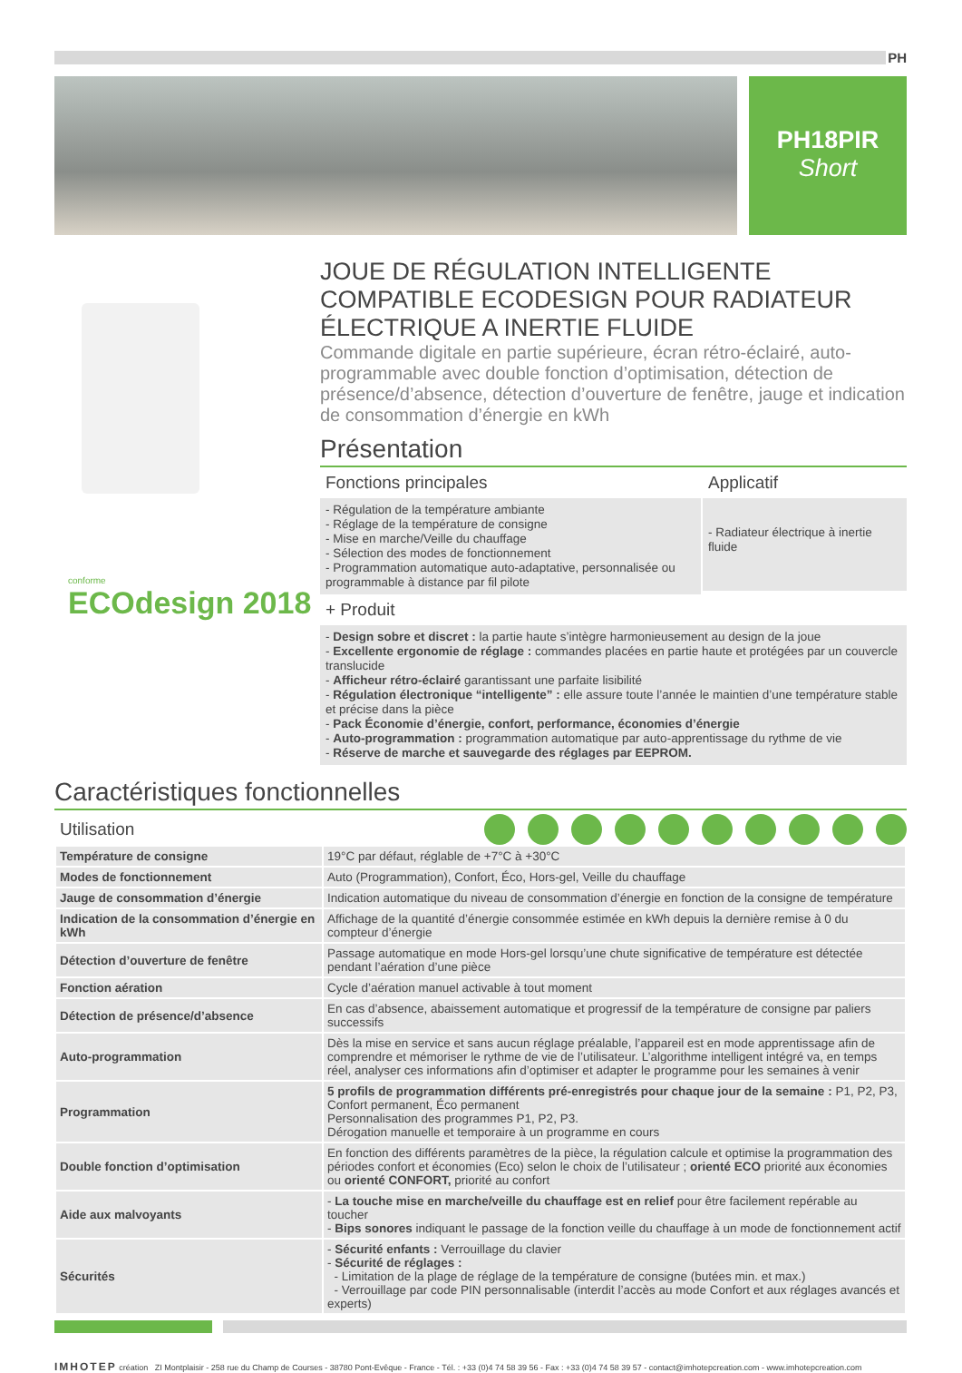PH
PH18PIR
Short
conforme
ECOdesign 2018
JOUE DE RÉGULATION INTELLIGENTE COMPATIBLE ECODESIGN POUR RADIATEUR ÉLECTRIQUE A INERTIE FLUIDE
Commande digitale en partie supérieure, écran rétro-éclairé, auto-programmable avec double fonction d’optimisation, détection de présence/d’absence, détection d’ouverture de fenêtre, jauge et indication de consommation d’énergie en kWh
Présentation
Fonctions principales
- Régulation de la température ambiante
- Réglage de la température de consigne
- Mise en marche/Veille du chauffage
- Sélection des modes de fonctionnement
- Programmation automatique auto-adaptative, personnalisée ou programmable à distance par fil pilote
Applicatif
- Radiateur électrique à inertie fluide
+ Produit
- Design sobre et discret : la partie haute s’intègre harmonieusement au design de la joue
- Excellente ergonomie de réglage : commandes placées en partie haute et protégées par un couvercle translucide
- Afficheur rétro-éclairé garantissant une parfaite lisibilité
- Régulation électronique “intelligente” : elle assure toute l’année le maintien d’une température stable et précise dans la pièce
- Pack Économie d’énergie, confort, performance, économies d’énergie
- Auto-programmation : programmation automatique par auto-apprentissage du rythme de vie
- Réserve de marche et sauvegarde des réglages par EEPROM.
Caractéristiques fonctionnelles
Utilisation
| Température de consigne | 19°C par défaut, réglable de +7°C à +30°C |
| Modes de fonctionnement | Auto (Programmation), Confort, Éco, Hors-gel, Veille du chauffage |
| Jauge de consommation d’énergie | Indication automatique du niveau de consommation d’énergie en fonction de la consigne de température |
| Indication de la consommation d’énergie en kWh | Affichage de la quantité d’énergie consommée estimée en kWh depuis la dernière remise à 0 du compteur d’énergie |
| Détection d’ouverture de fenêtre | Passage automatique en mode Hors-gel lorsqu’une chute significative de température est détectée pendant l’aération d’une pièce |
| Fonction aération | Cycle d’aération manuel activable à tout moment |
| Détection de présence/d’absence | En cas d’absence, abaissement automatique et progressif de la température de consigne par paliers successifs |
| Auto-programmation | Dès la mise en service et sans aucun réglage préalable, l’appareil est en mode apprentissage afin de comprendre et mémoriser le rythme de vie de l’utilisateur. L’algorithme intelligent intégré va, en temps réel, analyser ces informations afin d’optimiser et adapter le programme pour les semaines à venir |
| Programmation | 5 profils de programmation différents pré-enregistrés pour chaque jour de la semaine : P1, P2, P3, Confort permanent, Éco permanent Personnalisation des programmes P1, P2, P3. Dérogation manuelle et temporaire à un programme en cours |
| Double fonction d’optimisation | En fonction des différents paramètres de la pièce, la régulation calcule et optimise la programmation des périodes confort et économies (Eco) selon le choix de l’utilisateur ; orienté ECO priorité aux économies ou orienté CONFORT, priorité au confort |
| Aide aux malvoyants | - La touche mise en marche/veille du chauffage est en relief pour être facilement repérable au toucher - Bips sonores indiquant le passage de la fonction veille du chauffage à un mode de fonctionnement actif |
| Sécurités | - Sécurité enfants : Verrouillage du clavier - Sécurité de réglages : - Limitation de la plage de réglage de la température de consigne (butées min. et max.) - Verrouillage par code PIN personnalisable (interdit l’accès au mode Confort et aux réglages avancés et experts) |
IMHOTEP création ZI Montplaisir - 258 rue du Champ de Courses - 38780 Pont-Evêque - France - Tél. : +33 (0)4 74 58 39 56 - Fax : +33 (0)4 74 58 39 57 - contact@imhotepcreation.com - www.imhotepcreation.com